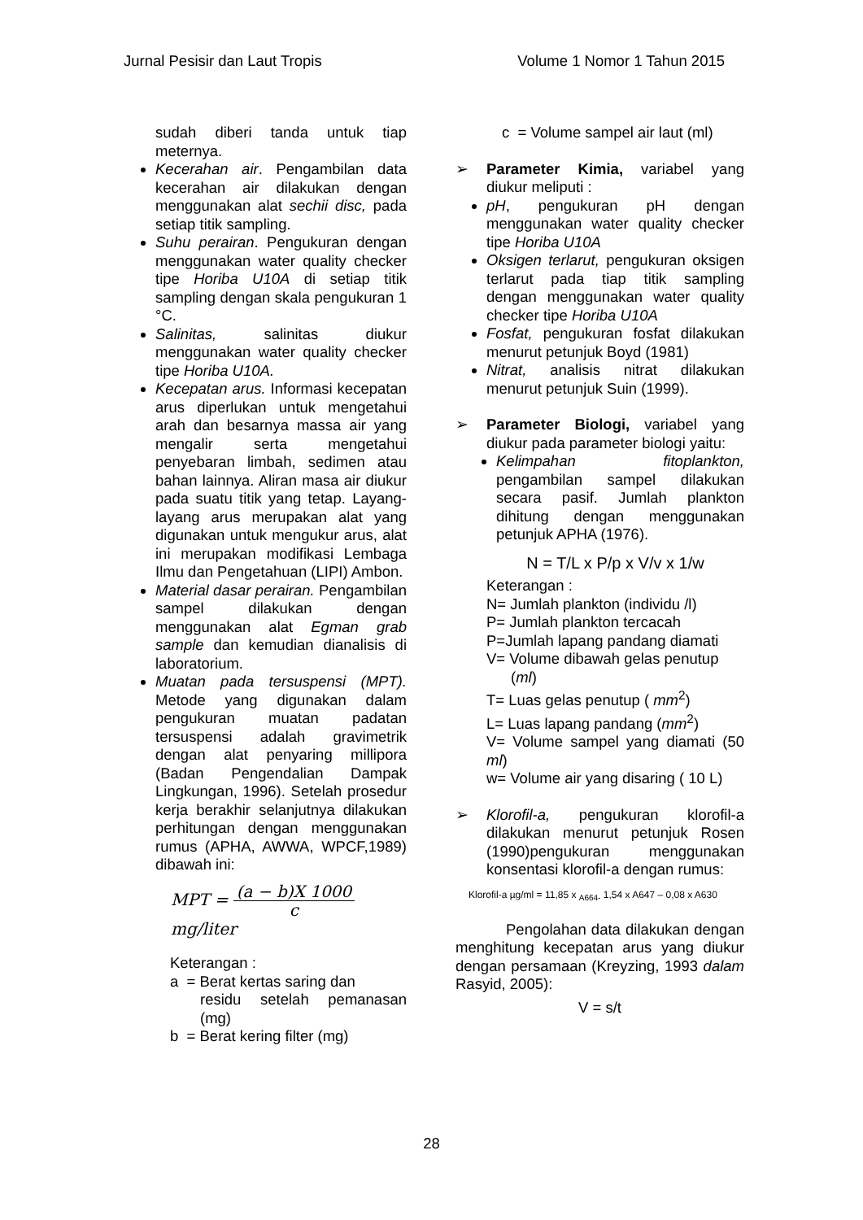Jurnal Pesisir dan Laut Tropis Volume 1 Nomor 1 Tahun 2015
sudah diberi tanda untuk tiap meternya.
Kecerahan air. Pengambilan data kecerahan air dilakukan dengan menggunakan alat sechii disc, pada setiap titik sampling.
Suhu perairan. Pengukuran dengan menggunakan water quality checker tipe Horiba U10A di setiap titik sampling dengan skala pengukuran 1 °C.
Salinitas, salinitas diukur menggunakan water quality checker tipe Horiba U10A.
Kecepatan arus. Informasi kecepatan arus diperlukan untuk mengetahui arah dan besarnya massa air yang mengalir serta mengetahui penyebaran limbah, sedimen atau bahan lainnya. Aliran masa air diukur pada suatu titik yang tetap. Layang-layang arus merupakan alat yang digunakan untuk mengukur arus, alat ini merupakan modifikasi Lembaga Ilmu dan Pengetahuan (LIPI) Ambon.
Material dasar perairan. Pengambilan sampel dilakukan dengan menggunakan alat Egman grab sample dan kemudian dianalisis di laboratorium.
Muatan pada tersuspensi (MPT). Metode yang digunakan dalam pengukuran muatan padatan tersuspensi adalah gravimetrik dengan alat penyaring millipora (Badan Pengendalian Dampak Lingkungan, 1996). Setelah prosedur kerja berakhir selanjutnya dilakukan perhitungan dengan menggunakan rumus (APHA, AWWA, WPCF,1989) dibawah ini:
MPT = (a − b)X 1000 c mg/liter
Keterangan :
a = Berat kertas saring dan
residu setelah pemanasan (mg)
b = Berat kering filter (mg)
c = Volume sampel air laut (ml)
➢ Parameter Kimia, variabel yang diukur meliputi :
pH, pengukuran pH dengan menggunakan water quality checker tipe Horiba U10A
Oksigen terlarut, pengukuran oksigen terlarut pada tiap titik sampling dengan menggunakan water quality checker tipe Horiba U10A
Fosfat, pengukuran fosfat dilakukan menurut petunjuk Boyd (1981)
Nitrat, analisis nitrat dilakukan menurut petunjuk Suin (1999).
➢ Parameter Biologi, variabel yang diukur pada parameter biologi yaitu:
Kelimpahan fitoplankton, pengambilan sampel dilakukan secara pasif. Jumlah plankton dihitung dengan menggunakan petunjuk APHA (1976).
N = T/L x P/p x V/v x 1/w
Keterangan :
N= Jumlah plankton (individu /l)
P= Jumlah plankton tercacah
P=Jumlah lapang pandang diamati
V= Volume dibawah gelas penutup
(ml)
T= Luas gelas penutup ( mm<sup>2</sup>)
L= Luas lapang pandang (mm<sup>2</sup>)
V= Volume sampel yang diamati (50 ml)
w= Volume air yang disaring ( 10 L)
➢ Klorofil-a, pengukuran klorofil-a dilakukan menurut petunjuk Rosen (1990)pengukuran menggunakan konsentasi klorofil-a dengan rumus:
Klorofil-a µg/ml = 11,85 x <sub>A664-</sub> 1,54 x A647 – 0,08 x A630
Pengolahan data dilakukan dengan menghitung kecepatan arus yang diukur dengan persamaan (Kreyzing, 1993 dalam Rasyid, 2005):
V = s/t
28